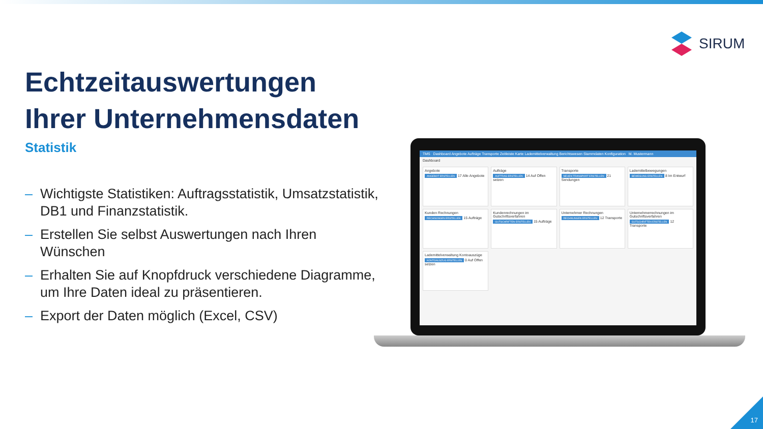SIRUM
Echtzeitauswertungen Ihrer Unternehmensdaten
Statistik
– Wichtigste Statistiken: Auftragsstatistik, Umsatzstatistik, DB1 und Finanzstatistik.
– Erstellen Sie selbst Auswertungen nach Ihren Wünschen
– Erhalten Sie auf Knopfdruck verschiedene Diagramme, um Ihre Daten ideal zu präsentieren.
– Export der Daten möglich (Excel, CSV)
TMS Dashboard Angebote Aufträge Transporte Zeitleiste Karte Lademittelverwaltung Berichtswesen Stammdaten Konfiguration M. Mustermann
Dashboard
Angebote
ANGEBOT ERSTELLEN 17 Alle Angebote
Aufträge
AUFTRAG ERSTELLEN 14 Auf Offen setzen
Transporte
NEUEN TRANSPORT ERSTELLEN 21 Sendungen
Lademittelbewegungen
BEWEGUNG ERSTELLEN 8 Im Entwurf
Kunden Rechnungen
RECHNUNGEN ERSTELLEN 15 Aufträge
Kundenrechnungen im Gutschriftsverfahren
GUTSCHRIFTEN ERSTELLEN 15 Aufträge
Unternehmer Rechnungen
RECHNUNGEN ERSTELLEN 12 Transporte
Unternehmerrechnungen im Gutschriftsverfahren
GUTSCHRIFTEN ERSTELLEN 12 Transporte
Lademittelverwaltung Kontoauszüge
KONTOAUSZUG ERSTELLEN 0 Auf Offen setzen
17